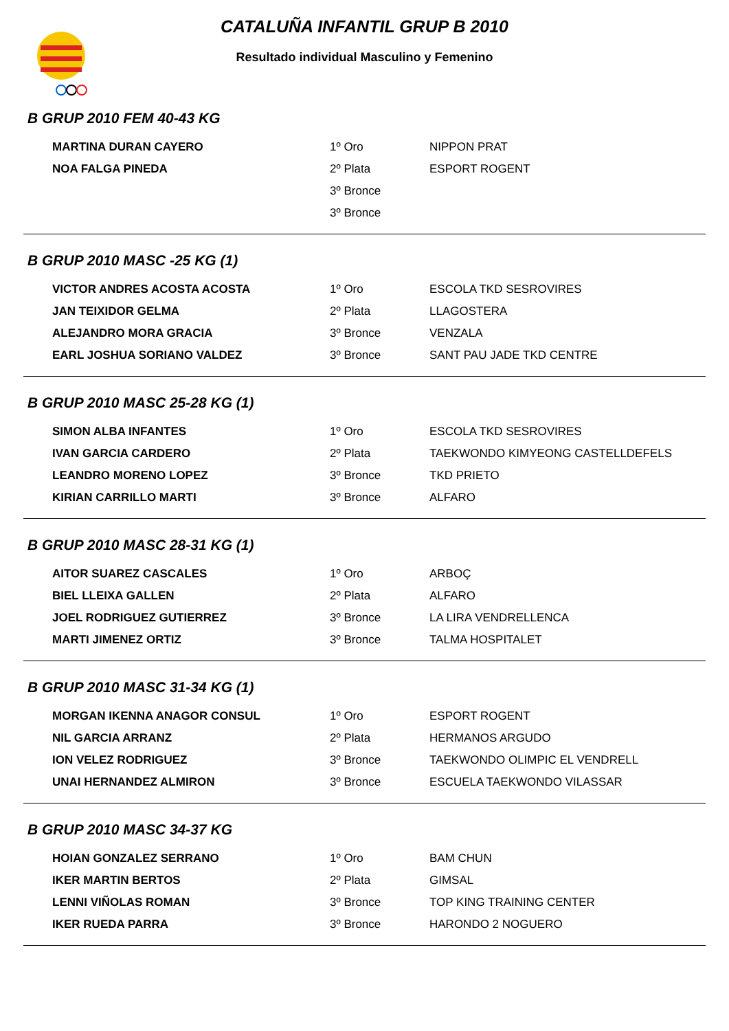CATALUÑA INFANTIL GRUP B 2010
Resultado individual Masculino y Femenino
B GRUP 2010 FEM 40-43 KG
| MARTINA DURAN CAYERO | 1º Oro | NIPPON PRAT |
| NOA FALGA PINEDA | 2º Plata | ESPORT ROGENT |
| | 3º Bronce | |
| | 3º Bronce | |
B GRUP 2010 MASC -25 KG (1)
| VICTOR ANDRES ACOSTA ACOSTA | 1º Oro | ESCOLA TKD SESROVIRES |
| JAN TEIXIDOR GELMA | 2º Plata | LLAGOSTERA |
| ALEJANDRO MORA GRACIA | 3º Bronce | VENZALA |
| EARL JOSHUA SORIANO VALDEZ | 3º Bronce | SANT PAU JADE TKD CENTRE |
B GRUP 2010 MASC 25-28 KG (1)
| SIMON ALBA INFANTES | 1º Oro | ESCOLA TKD SESROVIRES |
| IVAN GARCIA CARDERO | 2º Plata | TAEKWONDO KIMYEONG CASTELLDEFELS |
| LEANDRO MORENO LOPEZ | 3º Bronce | TKD PRIETO |
| KIRIAN CARRILLO MARTI | 3º Bronce | ALFARO |
B GRUP 2010 MASC 28-31 KG (1)
| AITOR SUAREZ CASCALES | 1º Oro | ARBOÇ |
| BIEL LLEIXA GALLEN | 2º Plata | ALFARO |
| JOEL RODRIGUEZ GUTIERREZ | 3º Bronce | LA LIRA VENDRELLENCA |
| MARTI JIMENEZ ORTIZ | 3º Bronce | TALMA HOSPITALET |
B GRUP 2010 MASC 31-34 KG (1)
| MORGAN IKENNA ANAGOR CONSUL | 1º Oro | ESPORT ROGENT |
| NIL GARCIA ARRANZ | 2º Plata | HERMANOS ARGUDO |
| ION VELEZ RODRIGUEZ | 3º Bronce | TAEKWONDO OLIMPIC EL VENDRELL |
| UNAI HERNANDEZ ALMIRON | 3º Bronce | ESCUELA TAEKWONDO VILASSAR |
B GRUP 2010 MASC 34-37 KG
| HOIAN GONZALEZ SERRANO | 1º Oro | BAM CHUN |
| IKER MARTIN BERTOS | 2º Plata | GIMSAL |
| LENNI VIÑOLAS ROMAN | 3º Bronce | TOP KING TRAINING CENTER |
| IKER RUEDA PARRA | 3º Bronce | HARONDO 2 NOGUERO |